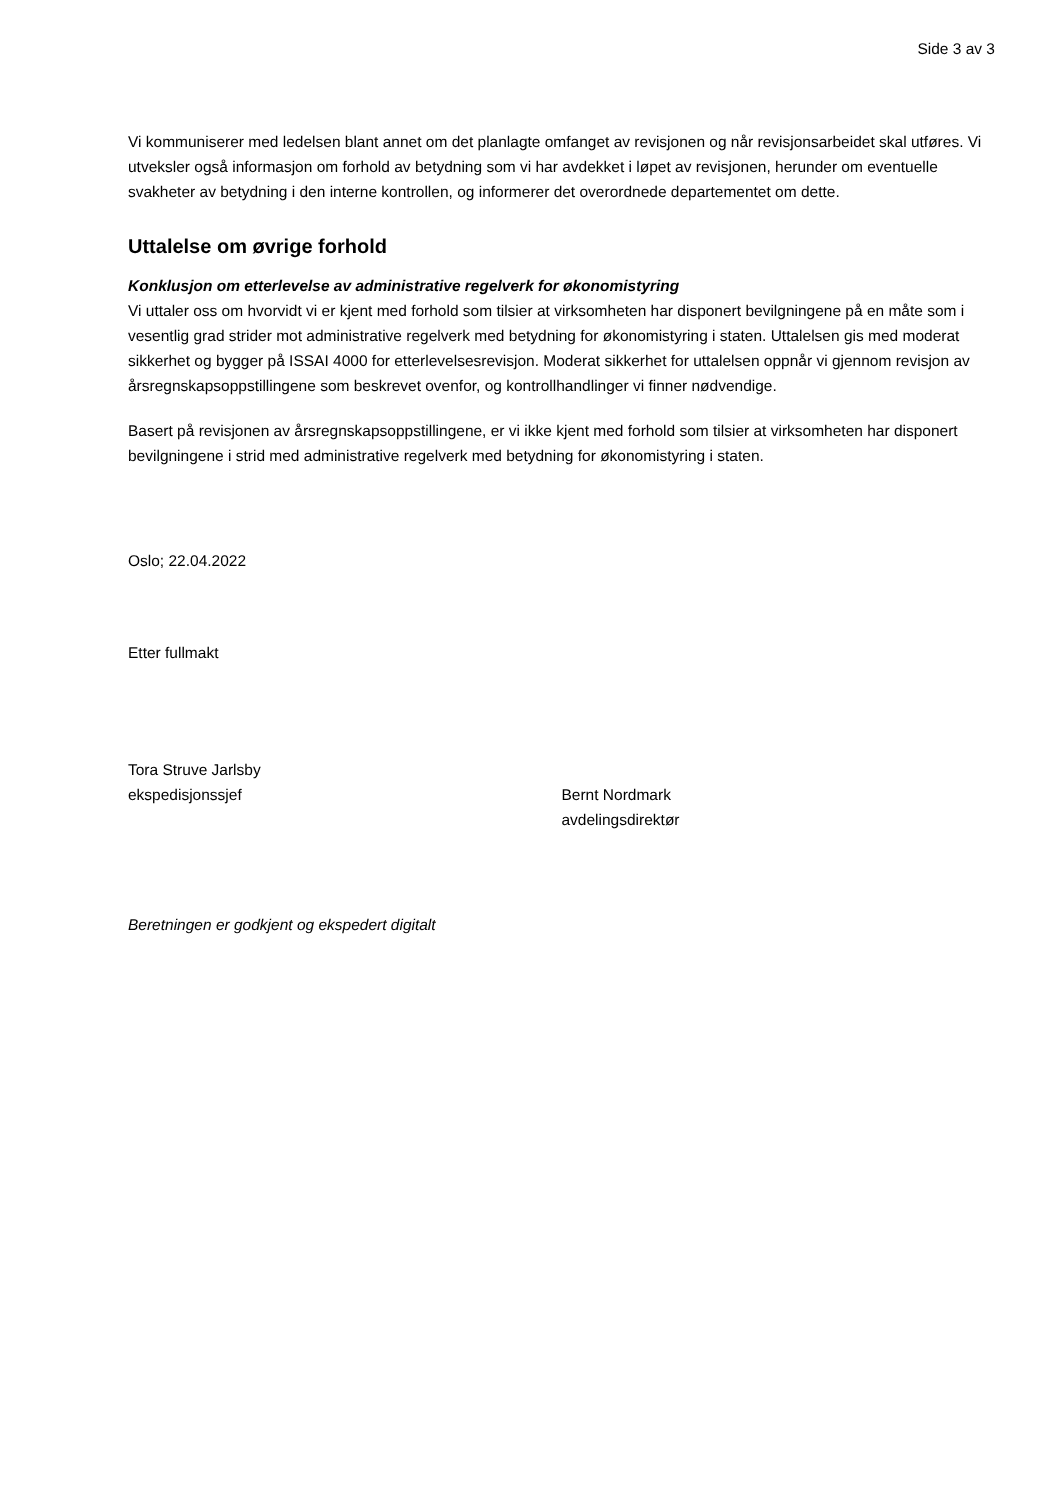Side 3 av 3
Vi kommuniserer med ledelsen blant annet om det planlagte omfanget av revisjonen og når revisjonsarbeidet skal utføres. Vi utveksler også informasjon om forhold av betydning som vi har avdekket i løpet av revisjonen, herunder om eventuelle svakheter av betydning i den interne kontrollen, og informerer det overordnede departementet om dette.
Uttalelse om øvrige forhold
Konklusjon om etterlevelse av administrative regelverk for økonomistyring
Vi uttaler oss om hvorvidt vi er kjent med forhold som tilsier at virksomheten har disponert bevilgningene på en måte som i vesentlig grad strider mot administrative regelverk med betydning for økonomistyring i staten. Uttalelsen gis med moderat sikkerhet og bygger på ISSAI 4000 for etterlevelsesrevisjon. Moderat sikkerhet for uttalelsen oppnår vi gjennom revisjon av årsregnskapsoppstillingene som beskrevet ovenfor, og kontrollhandlinger vi finner nødvendige.
Basert på revisjonen av årsregnskapsoppstillingene, er vi ikke kjent med forhold som tilsier at virksomheten har disponert bevilgningene i strid med administrative regelverk med betydning for økonomistyring i staten.
Oslo; 22.04.2022
Etter fullmakt
Tora Struve Jarlsby
ekspedisjonssjef
Bernt Nordmark
avdelingsdirektør
Beretningen er godkjent og ekspedert digitalt